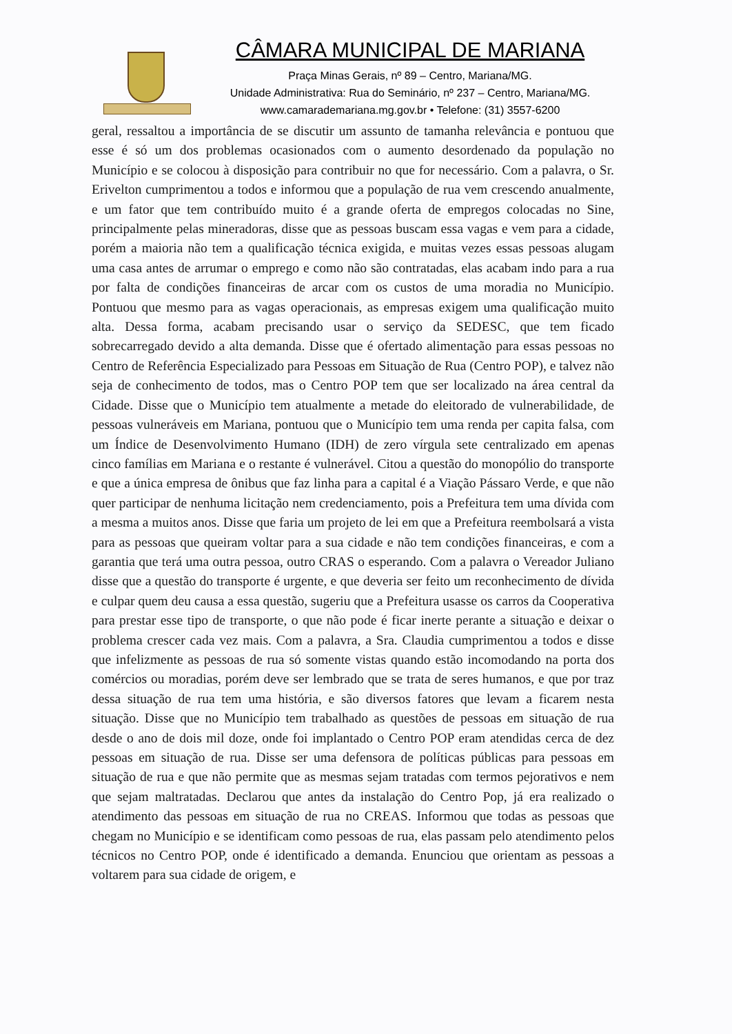CÂMARA MUNICIPAL DE MARIANA
Praça Minas Gerais, nº 89 – Centro, Mariana/MG.
Unidade Administrativa: Rua do Seminário, nº 237 – Centro, Mariana/MG.
www.camarademariana.mg.gov.br • Telefone: (31) 3557-6200
geral, ressaltou a importância de se discutir um assunto de tamanha relevância e pontuou que esse é só um dos problemas ocasionados com o aumento desordenado da população no Município e se colocou à disposição para contribuir no que for necessário. Com a palavra, o Sr. Erivelton cumprimentou a todos e informou que a população de rua vem crescendo anualmente, e um fator que tem contribuído muito é a grande oferta de empregos colocadas no Sine, principalmente pelas mineradoras, disse que as pessoas buscam essa vagas e vem para a cidade, porém a maioria não tem a qualificação técnica exigida, e muitas vezes essas pessoas alugam uma casa antes de arrumar o emprego e como não são contratadas, elas acabam indo para a rua por falta de condições financeiras de arcar com os custos de uma moradia no Município. Pontuou que mesmo para as vagas operacionais, as empresas exigem uma qualificação muito alta. Dessa forma, acabam precisando usar o serviço da SEDESC, que tem ficado sobrecarregado devido a alta demanda. Disse que é ofertado alimentação para essas pessoas no Centro de Referência Especializado para Pessoas em Situação de Rua (Centro POP), e talvez não seja de conhecimento de todos, mas o Centro POP tem que ser localizado na área central da Cidade. Disse que o Município tem atualmente a metade do eleitorado de vulnerabilidade, de pessoas vulneráveis em Mariana, pontuou que o Município tem uma renda per capita falsa, com um Índice de Desenvolvimento Humano (IDH) de zero vírgula sete centralizado em apenas cinco famílias em Mariana e o restante é vulnerável. Citou a questão do monopólio do transporte e que a única empresa de ônibus que faz linha para a capital é a Viação Pássaro Verde, e que não quer participar de nenhuma licitação nem credenciamento, pois a Prefeitura tem uma dívida com a mesma a muitos anos. Disse que faria um projeto de lei em que a Prefeitura reembolsará a vista para as pessoas que queiram voltar para a sua cidade e não tem condições financeiras, e com a garantia que terá uma outra pessoa, outro CRAS o esperando. Com a palavra o Vereador Juliano disse que a questão do transporte é urgente, e que deveria ser feito um reconhecimento de dívida e culpar quem deu causa a essa questão, sugeriu que a Prefeitura usasse os carros da Cooperativa para prestar esse tipo de transporte, o que não pode é ficar inerte perante a situação e deixar o problema crescer cada vez mais. Com a palavra, a Sra. Claudia cumprimentou a todos e disse que infelizmente as pessoas de rua só somente vistas quando estão incomodando na porta dos comércios ou moradias, porém deve ser lembrado que se trata de seres humanos, e que por traz dessa situação de rua tem uma história, e são diversos fatores que levam a ficarem nesta situação. Disse que no Município tem trabalhado as questões de pessoas em situação de rua desde o ano de dois mil doze, onde foi implantado o Centro POP eram atendidas cerca de dez pessoas em situação de rua. Disse ser uma defensora de políticas públicas para pessoas em situação de rua e que não permite que as mesmas sejam tratadas com termos pejorativos e nem que sejam maltratadas. Declarou que antes da instalação do Centro Pop, já era realizado o atendimento das pessoas em situação de rua no CREAS. Informou que todas as pessoas que chegam no Município e se identificam como pessoas de rua, elas passam pelo atendimento pelos técnicos no Centro POP, onde é identificado a demanda. Enunciou que orientam as pessoas a voltarem para sua cidade de origem, e